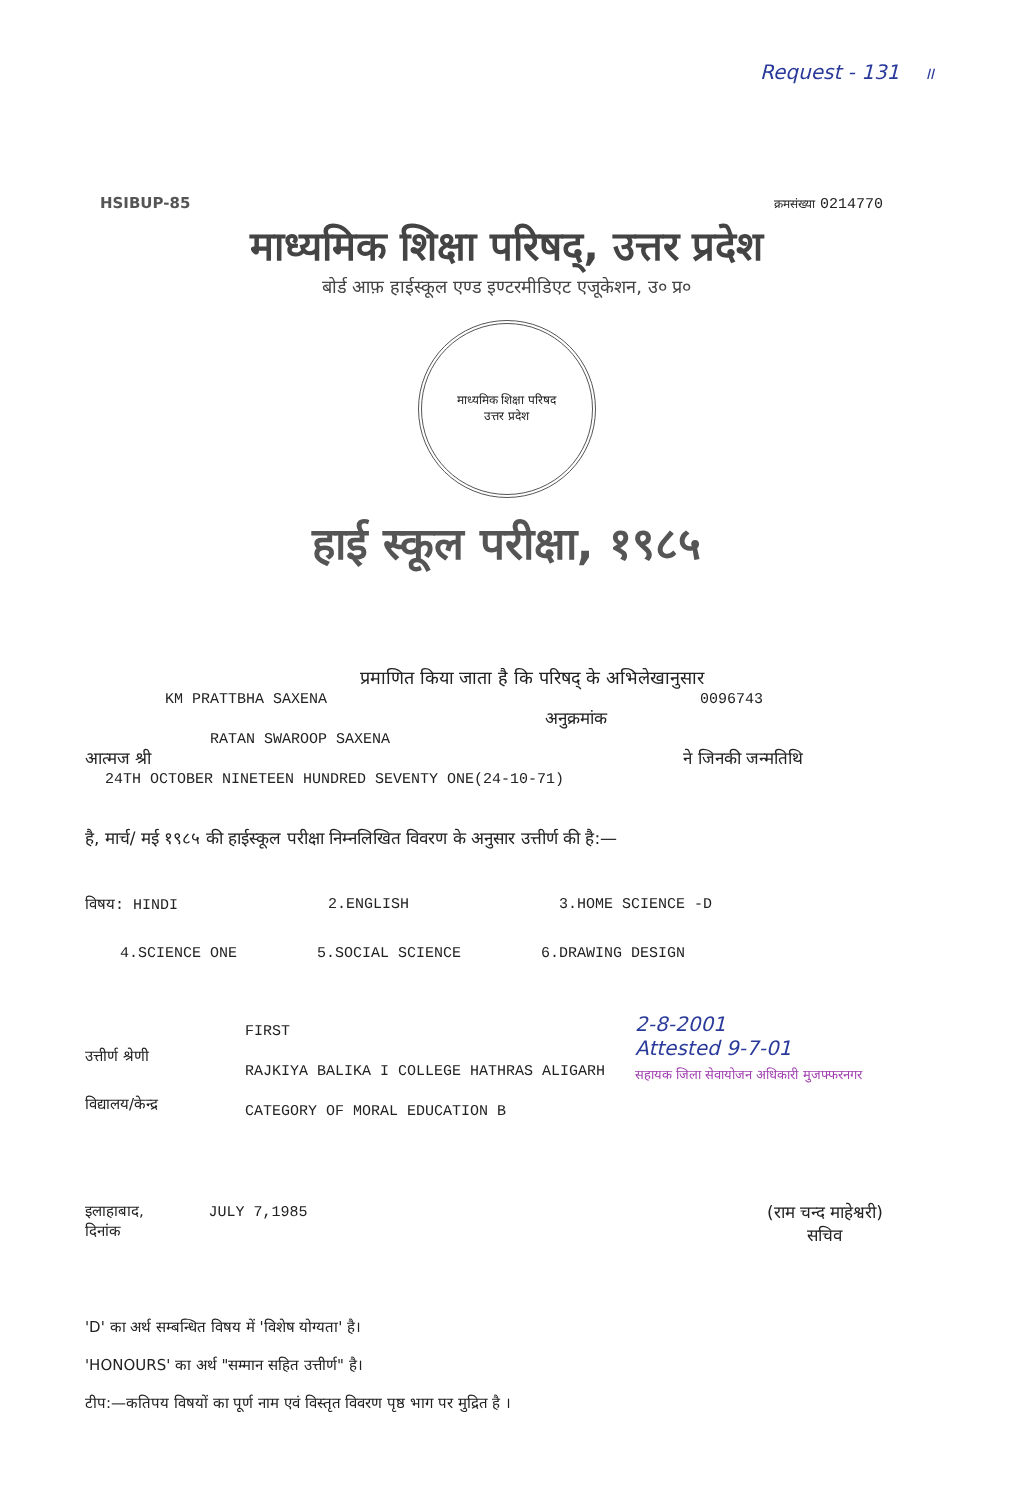Request - 131 II
HSIBUP-85 क्रमसंख्या 0214770
माध्यमिक शिक्षा परिषद्, उत्तर प्रदेश
बोर्ड आफ़ हाईस्कूल एण्ड इण्टरमीडिएट एजूकेशन, उ० प्र०
माध्यमिक शिक्षा परिषद
उत्तर प्रदेश
हाई स्कूल परीक्षा, १९८५
प्रमाणित किया जाता है कि परिषद् के अभिलेखानुसार
KM PRATTBHA SAXENA 0096743
अनुक्रमांक
RATAN SWAROOP SAXENA
आत्मज श्री ने जिनकी जन्मतिथि
24TH OCTOBER NINETEEN HUNDRED SEVENTY ONE(24-10-71)
है, मार्च/ मई १९८५ की हाईस्कूल परीक्षा निम्नलिखित विवरण के अनुसार उत्तीर्ण की है:—
विषय: HINDI 2.ENGLISH 3.HOME SCIENCE -D
4.SCIENCE ONE 5.SOCIAL SCIENCE 6.DRAWING DESIGN
उत्तीर्ण श्रेणी
विद्यालय/केन्द्र
FIRST
RAJKIYA BALIKA I COLLEGE HATHRAS ALIGARH
CATEGORY OF MORAL EDUCATION B
2-8-2001
Attested 9-7-01
सहायक जिला सेवायोजन अधिकारी मुजफ्फरनगर
इलाहाबाद, JULY 7,1985
दिनांक
(राम चन्द माहेश्वरी)
सचिव
'D' का अर्थ सम्बन्धित विषय में 'विशेष योग्यता' है।
'HONOURS' का अर्थ "सम्मान सहित उत्तीर्ण" है।
टीप:—कतिपय विषयों का पूर्ण नाम एवं विस्तृत विवरण पृष्ठ भाग पर मुद्रित है ।